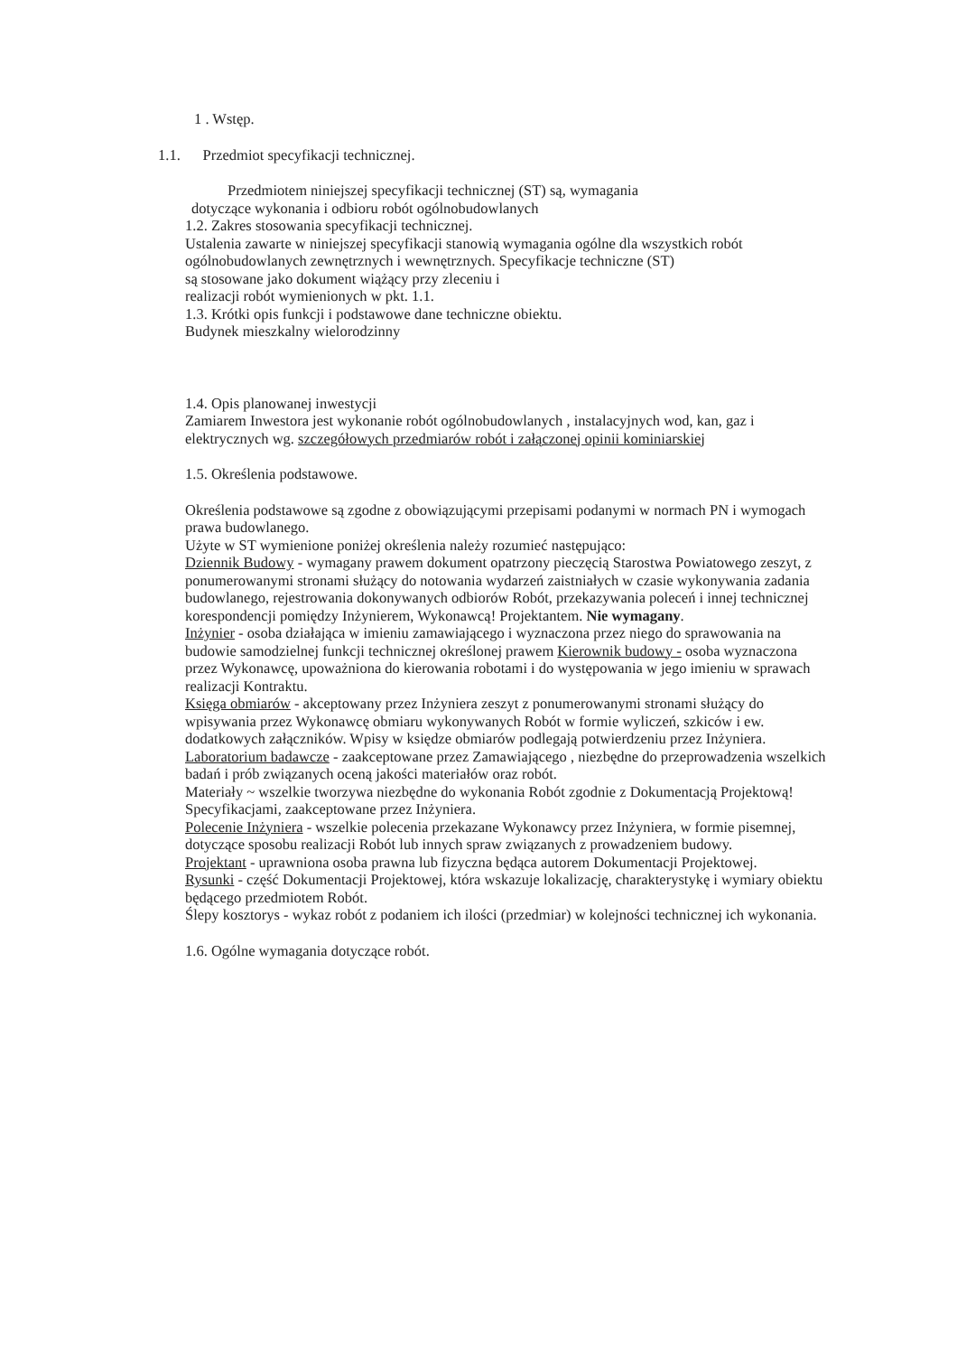1 . Wstęp.
1.1. Przedmiot specyfikacji technicznej.
Przedmiotem niniejszej specyfikacji technicznej (ST) są, wymagania
dotyczące wykonania i odbioru robót ogólnobudowlanych
1.2. Zakres stosowania specyfikacji technicznej.
Ustalenia zawarte w niniejszej specyfikacji stanowią wymagania ogólne dla wszystkich robót ogólnobudowlanych zewnętrznych i wewnętrznych. Specyfikacje techniczne (ST)
są stosowane jako dokument wiążący przy zleceniu i
realizacji robót wymienionych w pkt. 1.1.
1.3. Krótki opis funkcji i podstawowe dane techniczne obiektu.
Budynek mieszkalny wielorodzinny
1.4. Opis planowanej inwestycji
Zamiarem Inwestora jest wykonanie robót ogólnobudowlanych , instalacyjnych wod, kan, gaz i elektrycznych wg. szczegółowych przedmiarów robót i załączonej opinii kominiarskiej
1.5. Określenia podstawowe.
Określenia podstawowe są zgodne z obowiązującymi przepisami podanymi w normach PN i wymogach prawa budowlanego.
Użyte w ST wymienione poniżej określenia należy rozumieć następująco:
Dziennik Budowy - wymagany prawem dokument opatrzony pieczęcią Starostwa Powiatowego zeszyt, z ponumerowanymi stronami służący do notowania wydarzeń zaistniałych w czasie wykonywania zadania budowlanego, rejestrowania dokonywanych odbiorów Robót, przekazywania poleceń i innej technicznej korespondencji pomiędzy Inżynierem, Wykonawcą! Projektantem. Nie wymagany.
Inżynier - osoba działająca w imieniu zamawiającego i wyznaczona przez niego do sprawowania na budowie samodzielnej funkcji technicznej określonej prawem Kierownik budowy - osoba wyznaczona przez Wykonawcę, upoważniona do kierowania robotami i do występowania w jego imieniu w sprawach realizacji Kontraktu.
Księga obmiarów - akceptowany przez Inżyniera zeszyt z ponumerowanymi stronami służący do wpisywania przez Wykonawcę obmiaru wykonywanych Robót w formie wyliczeń, szkiców i ew. dodatkowych załączników. Wpisy w księdze obmiarów podlegają potwierdzeniu przez Inżyniera.
Laboratorium badawcze - zaakceptowane przez Zamawiającego , niezbędne do przeprowadzenia wszelkich badań i prób związanych oceną jakości materiałów oraz robót.
Materiały ~ wszelkie tworzywa niezbędne do wykonania Robót zgodnie z Dokumentacją Projektową! Specyfikacjami, zaakceptowane przez Inżyniera.
Polecenie Inżyniera - wszelkie polecenia przekazane Wykonawcy przez Inżyniera, w formie pisemnej, dotyczące sposobu realizacji Robót lub innych spraw związanych z prowadzeniem budowy.
Projektant - uprawniona osoba prawna lub fizyczna będąca autorem Dokumentacji Projektowej.
Rysunki - część Dokumentacji Projektowej, która wskazuje lokalizację, charakterystykę i wymiary obiektu będącego przedmiotem Robót.
Ślepy kosztorys - wykaz robót z podaniem ich ilości (przedmiar) w kolejności technicznej ich wykonania.
1.6. Ogólne wymagania dotyczące robót.